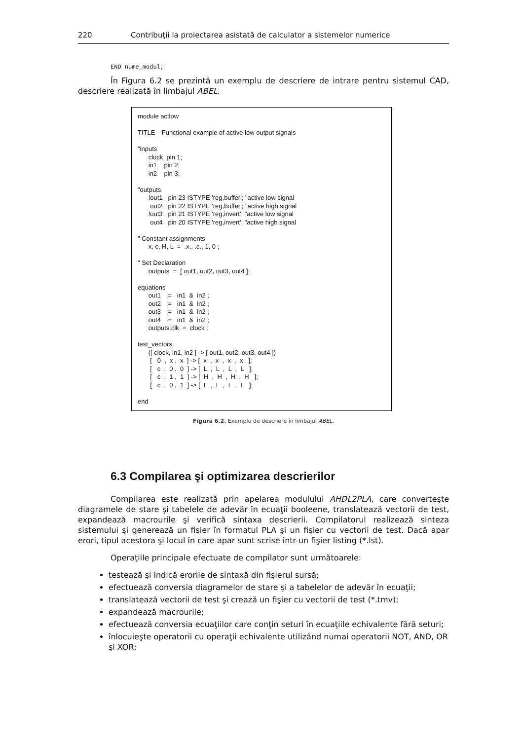220 Contribuţii la proiectarea asistată de calculator a sistemelor numerice
END nume_modul;
În Figura 6.2 se prezintă un exemplu de descriere de intrare pentru sistemul CAD, descriere realizată în limbajul ABEL.
module actlow TITLE 'Functional example of active low output signals "inputs clock pin 1; in1 pin 2; in2 pin 3; "outputs !out1 pin 23 ISTYPE 'reg,buffer'; "active low signal out2 pin 22 ISTYPE 'reg,buffer'; "active high signal !out3 pin 21 ISTYPE 'reg,invert'; "active low signal out4 pin 20 ISTYPE 'reg,invert'; "active high signal " Constant assignments x, c, H, L = .x., .c., 1, 0 ; " Set Declaration outputs = [ out1, out2, out3, out4 ]; equations out1 := in1 & in2 ; out2 := in1 & in2 ; out3 := in1 & in2 ; out4 := in1 & in2 ; outputs.clk = clock ; test_vectors ([ clock, in1, in2 ] -> [ out1, out2, out3, out4 ]) [ 0 , x , x ] -> [ x , x , x , x ]; [ c , 0 , 0 ] -> [ L , L , L , L ]; [ c , 1 , 1 ] -> [ H , H , H , H ]; [ c , 0 , 1 ] -> [ L , L , L , L ]; end
Figura 6.2. Exemplu de descriere în limbajul ABEL.
6.3 Compilarea şi optimizarea descrierilor
Compilarea este realizată prin apelarea modulului AHDL2PLA, care converteşte diagramele de stare şi tabelele de adevăr în ecuaţii booleene, translatează vectorii de test, expandează macrourile şi verifică sintaxa descrierii. Compilatorul realizează sinteza sistemului şi generează un fişier în formatul PLA şi un fişier cu vectorii de test. Dacă apar erori, tipul acestora şi locul în care apar sunt scrise într-un fişier listing (*.lst).
Operaţiile principale efectuate de compilator sunt următoarele:
testează şi indică erorile de sintaxă din fişierul sursă;
efectuează conversia diagramelor de stare şi a tabelelor de adevăr în ecuaţii;
translatează vectorii de test şi crează un fişier cu vectorii de test (*.tmv);
expandează macrourile;
efectuează conversia ecuaţiilor care conţin seturi în ecuaţiile echivalente fără seturi;
înlocuieşte operatorii cu operaţii echivalente utilizând numai operatorii NOT, AND, OR şi XOR;